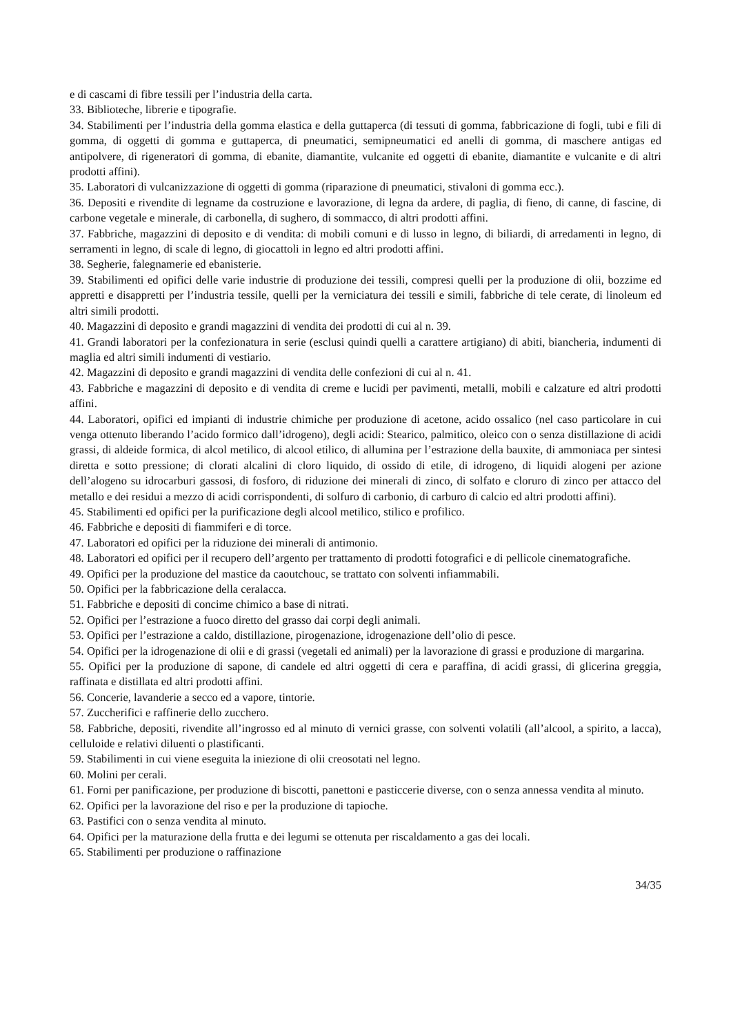e di cascami di fibre tessili per l’industria della carta.
33. Biblioteche, librerie e tipografie.
34. Stabilimenti per l’industria della gomma elastica e della guttaperca (di tessuti di gomma, fabbricazione di fogli, tubi e fili di gomma, di oggetti di gomma e guttaperca, di pneumatici, semipneumatici ed anelli di gomma, di maschere antigas ed antipolvere, di rigeneratori di gomma, di ebanite, diamantite, vulcanite ed oggetti di ebanite, diamantite e vulcanite e di altri prodotti affini).
35. Laboratori di vulcanizzazione di oggetti di gomma (riparazione di pneumatici, stivaloni di gomma ecc.).
36. Depositi e rivendite di legname da costruzione e lavorazione, di legna da ardere, di paglia, di fieno, di canne, di fascine, di carbone vegetale e minerale, di carbonella, di sughero, di sommacco, di altri prodotti affini.
37. Fabbriche, magazzini di deposito e di vendita: di mobili comuni e di lusso in legno, di biliardi, di arredamenti in legno, di serramenti in legno, di scale di legno, di giocattoli in legno ed altri prodotti affini.
38. Segherie, falegnamerie ed ebanisterie.
39. Stabilimenti ed opifici delle varie industrie di produzione dei tessili, compresi quelli per la produzione di olii, bozzime ed appretti e disappretti per l’industria tessile, quelli per la verniciatura dei tessili e simili, fabbriche di tele cerate, di linoleum ed altri simili prodotti.
40. Magazzini di deposito e grandi magazzini di vendita dei prodotti di cui al n. 39.
41. Grandi laboratori per la confezionatura in serie (esclusi quindi quelli a carattere artigiano) di abiti, biancheria, indumenti di maglia ed altri simili indumenti di vestiario.
42. Magazzini di deposito e grandi magazzini di vendita delle confezioni di cui al n. 41.
43. Fabbriche e magazzini di deposito e di vendita di creme e lucidi per pavimenti, metalli, mobili e calzature ed altri prodotti affini.
44. Laboratori, opifici ed impianti di industrie chimiche per produzione di acetone, acido ossalico (nel caso particolare in cui venga ottenuto liberando l’acido formico dall’idrogeno), degli acidi: Stearico, palmitico, oleico con o senza distillazione di acidi grassi, di aldeide formica, di alcol metilico, di alcool etilico, di allumina per l’estrazione della bauxite, di ammoniaca per sintesi diretta e sotto pressione; di clorati alcalini di cloro liquido, di ossido di etile, di idrogeno, di liquidi alogeni per azione dell’alogeno su idrocarburi gassosi, di fosforo, di riduzione dei minerali di zinco, di solfato e cloruro di zinco per attacco del metallo e dei residui a mezzo di acidi corrispondenti, di solfuro di carbonio, di carburo di calcio ed altri prodotti affini).
45. Stabilimenti ed opifici per la purificazione degli alcool metilico, stilico e profilico.
46. Fabbriche e depositi di fiammiferi e di torce.
47. Laboratori ed opifici per la riduzione dei minerali di antimonio.
48. Laboratori ed opifici per il recupero dell’argento per trattamento di prodotti fotografici e di pellicole cinematografiche.
49. Opifici per la produzione del mastice da caoutchouc, se trattato con solventi infiammabili.
50. Opifici per la fabbricazione della ceralacca.
51. Fabbriche e depositi di concime chimico a base di nitrati.
52. Opifici per l’estrazione a fuoco diretto del grasso dai corpi degli animali.
53. Opifici per l’estrazione a caldo, distillazione, pirogenazione, idrogenazione dell’olio di pesce.
54. Opifici per la idrogenazione di olii e di grassi (vegetali ed animali) per la lavorazione di grassi e produzione di margarina.
55. Opifici per la produzione di sapone, di candele ed altri oggetti di cera e paraffina, di acidi grassi, di glicerina greggia, raffinata e distillata ed altri prodotti affini.
56. Concerie, lavanderie a secco ed a vapore, tintorie.
57. Zuccherifici e raffinerie dello zucchero.
58. Fabbriche, depositi, rivendite all’ingrosso ed al minuto di vernici grasse, con solventi volatili (all’alcool, a spirito, a lacca), celluloide e relativi diluenti o plastificanti.
59. Stabilimenti in cui viene eseguita la iniezione di olii creosotati nel legno.
60. Molini per cerali.
61. Forni per panificazione, per produzione di biscotti, panettoni e pasticcerie diverse, con o senza annessa vendita al minuto.
62. Opifici per la lavorazione del riso e per la produzione di tapioche.
63. Pastifici con o senza vendita al minuto.
64. Opifici per la maturazione della frutta e dei legumi se ottenuta per riscaldamento a gas dei locali.
65. Stabilimenti per produzione o raffinazione
34/35